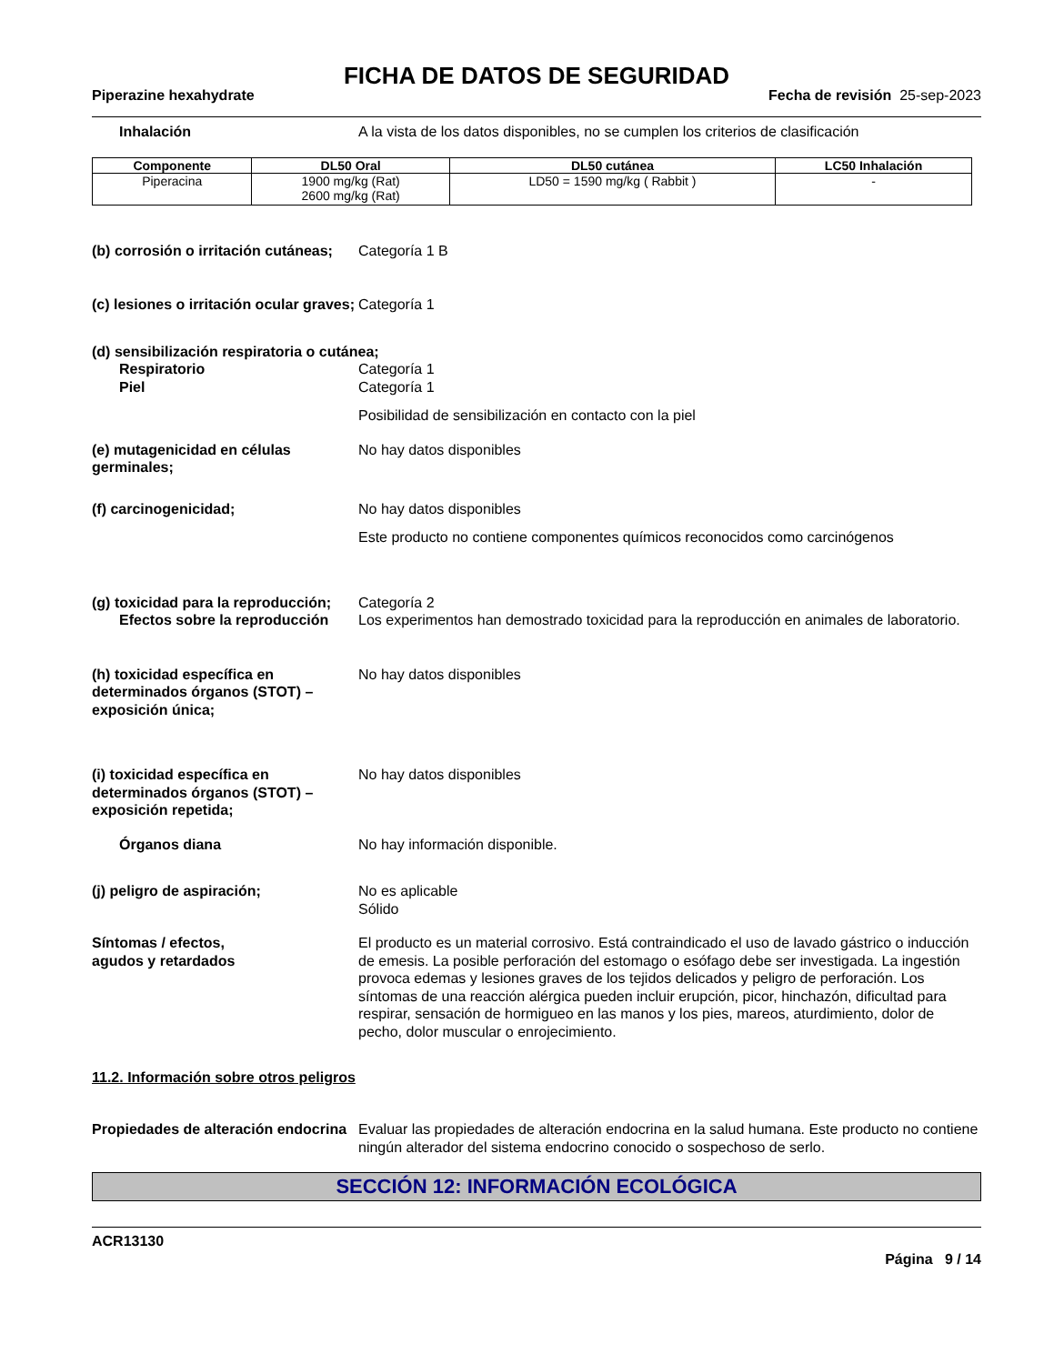FICHA DE DATOS DE SEGURIDAD
Piperazine hexahydrate Fecha de revisión 25-sep-2023
Inhalación A la vista de los datos disponibles, no se cumplen los criterios de clasificación
| Componente | DL50 Oral | DL50 cutánea | LC50 Inhalación |
| --- | --- | --- | --- |
| Piperacina | 1900 mg/kg (Rat) 2600 mg/kg (Rat) | LD50 = 1590 mg/kg ( Rabbit ) | - |
(b) corrosión o irritación cutáneas;
Categoría 1 B
(c) lesiones o irritación ocular graves;
Categoría 1
(d) sensibilización respiratoria o cutánea;
Respiratorio Categoría 1
Piel Categoría 1
Posibilidad de sensibilización en contacto con la piel
(e) mutagenicidad en células germinales;
No hay datos disponibles
(f) carcinogenicidad; No hay datos disponibles
Este producto no contiene componentes químicos reconocidos como carcinógenos
(g) toxicidad para la reproducción;
Categoría 2
Efectos sobre la reproducción Los experimentos han demostrado toxicidad para la reproducción en animales de laboratorio.
(h) toxicidad específica en determinados órganos (STOT) – exposición única;
No hay datos disponibles
(i) toxicidad específica en determinados órganos (STOT) – exposición repetida;
No hay datos disponibles
Órganos diana No hay información disponible.
(j) peligro de aspiración; No es aplicable
Sólido
Síntomas / efectos,
agudos y retardados
El producto es un material corrosivo. Está contraindicado el uso de lavado gástrico o inducción de emesis. La posible perforación del estomago o esófago debe ser investigada. La ingestión provoca edemas y lesiones graves de los tejidos delicados y peligro de perforación. Los síntomas de una reacción alérgica pueden incluir erupción, picor, hinchazón, dificultad para respirar, sensación de hormigueo en las manos y los pies, mareos, aturdimiento, dolor de pecho, dolor muscular o enrojecimiento.
11.2. Información sobre otros peligros
Propiedades de alteración endocrina
Evaluar las propiedades de alteración endocrina en la salud humana. Este producto no contiene ningún alterador del sistema endocrino conocido o sospechoso de serlo.
SECCIÓN 12: INFORMACIÓN ECOLÓGICA
ACR13130
Página 9 / 14